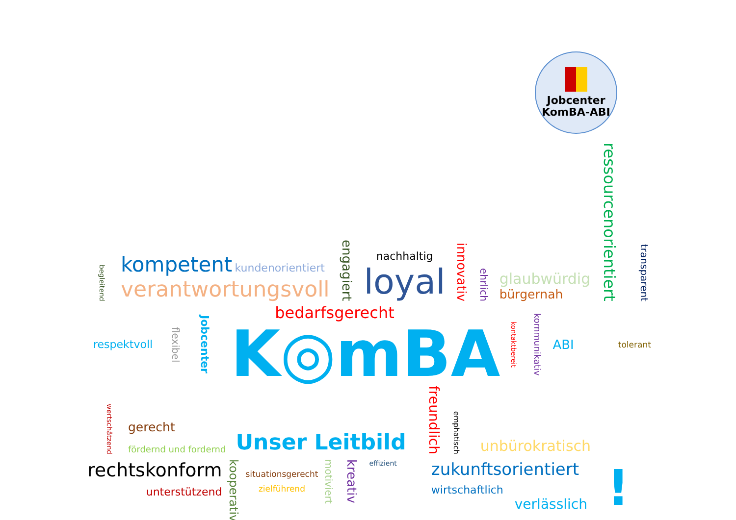Jobcenter
KomBA-ABI
begleitend
kompetent kundenorientiert
verantwortungsvoll
engagiert
nachhaltig
loyal
innovativ ehrlich
glaubwürdig
bürgernah
ressourcenorientiert transparent
respektvoll flexibel Jobcenter
bedarfsgerecht
K◎mBA
kontaktbereit kommunikativ ABI tolerant
wertschätzend
gerecht
fördernd und fordernd
Unser Leitbild freundlich emphatisch unbürokratisch
rechtskonform
unterstützend
kooperativ
situationsgerecht
zielführend
motiviert kreativ effizient
zukunftsorientiert
wirtschaftlich
verlässlich
!